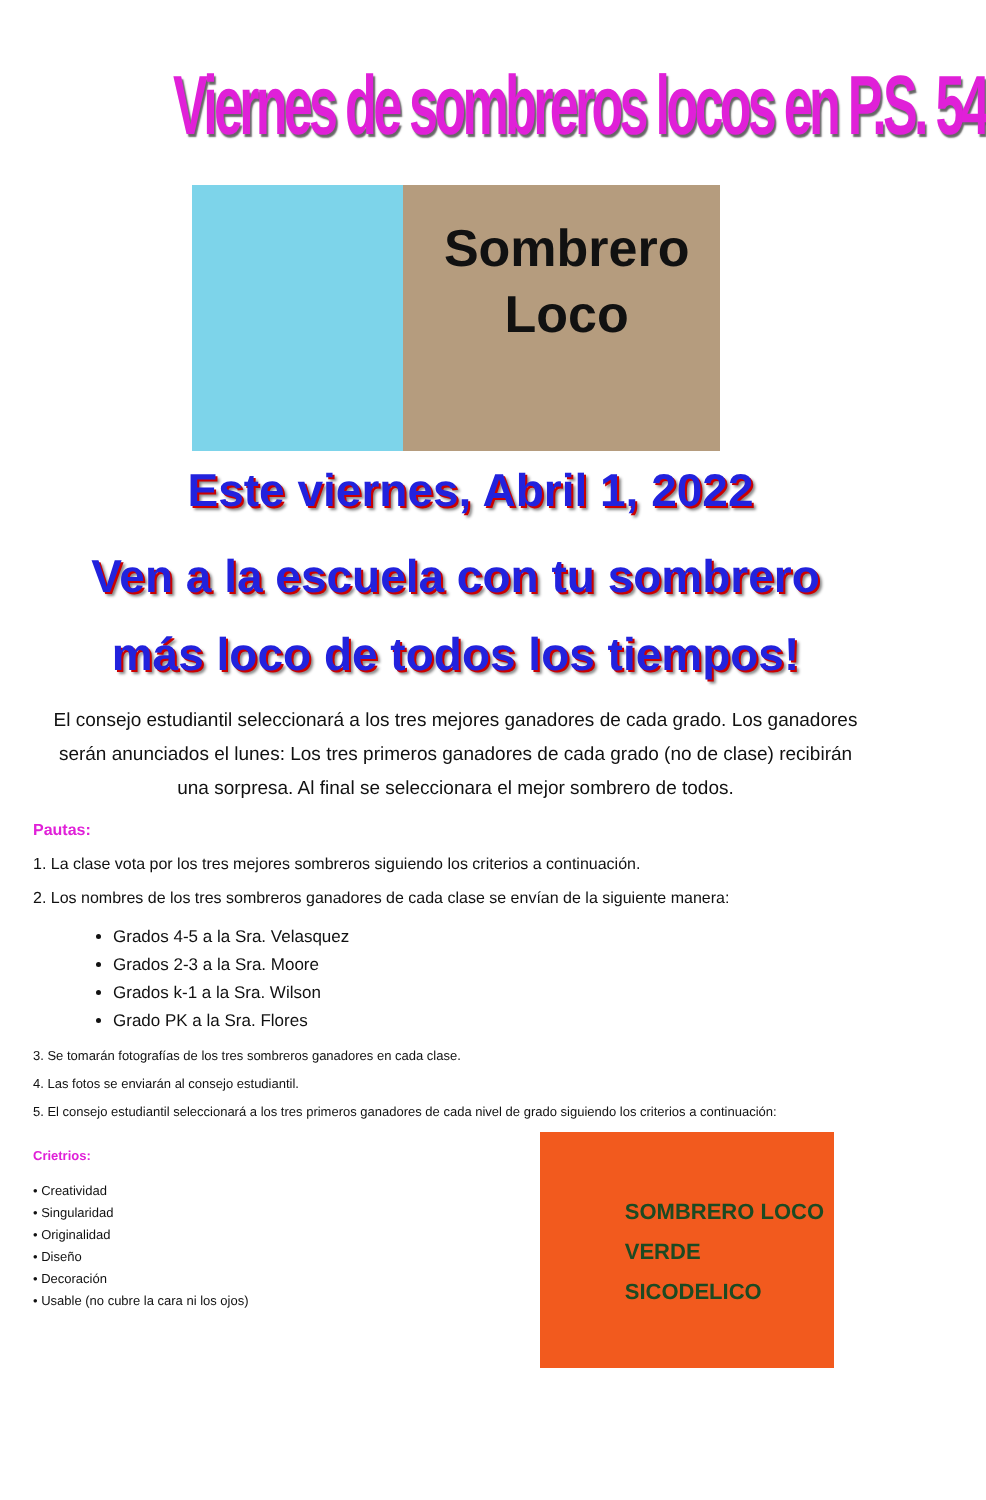Viernes de sombreros locos en P.S. 54
Sombrero
Loco
Este viernes, Abril 1, 2022
Ven a la escuela con tu sombrero
más loco de todos los tiempos!
El consejo estudiantil seleccionará a los tres mejores ganadores de cada grado. Los ganadores serán anunciados el lunes: Los tres primeros ganadores de cada grado (no de clase) recibirán una sorpresa. Al final se seleccionara el mejor sombrero de todos.
Pautas:
1. La clase vota por los tres mejores sombreros siguiendo los criterios a continuación.
2. Los nombres de los tres sombreros ganadores de cada clase se envían de la siguiente manera:
Grados 4-5 a la Sra. Velasquez
Grados 2-3 a la Sra. Moore
Grados k-1 a la Sra. Wilson
Grado PK a la Sra. Flores
3. Se tomarán fotografías de los tres sombreros ganadores en cada clase.
4. Las fotos se enviarán al consejo estudiantil.
5. El consejo estudiantil seleccionará a los tres primeros ganadores de cada nivel de grado siguiendo los criterios a continuación:
Crietrios:
• Creatividad
• Singularidad
• Originalidad
• Diseño
• Decoración
• Usable (no cubre la cara ni los ojos)
SOMBRERO LOCO
VERDE
SICODELICO